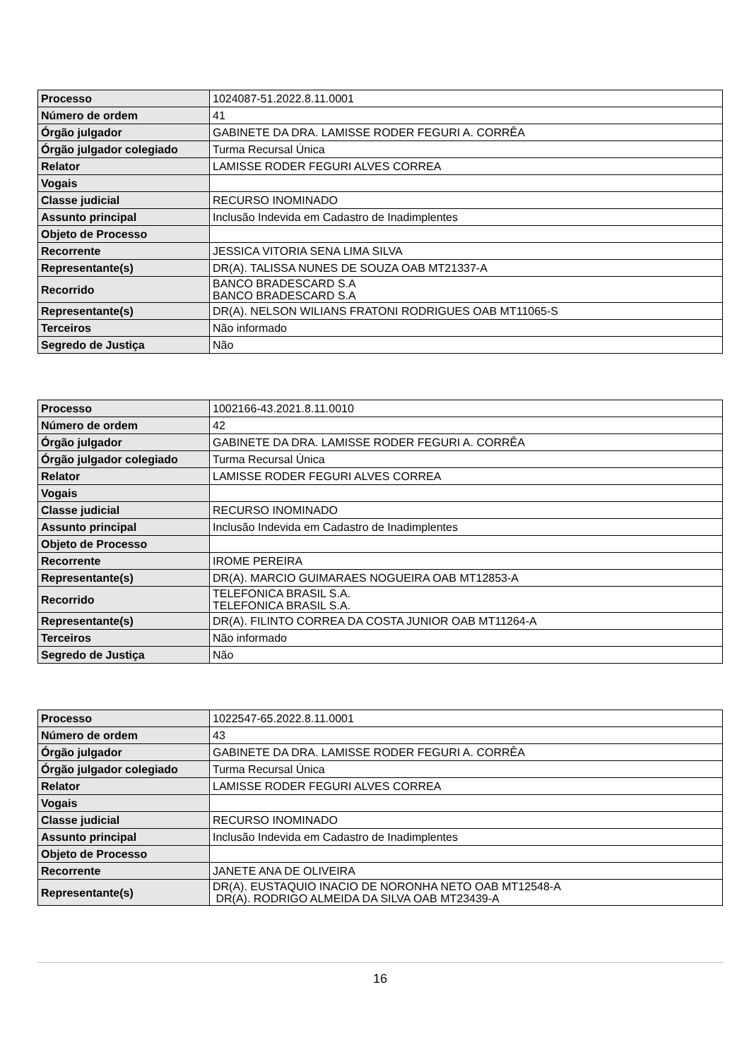| Processo | 1024087-51.2022.8.11.0001 |
| Número de ordem | 41 |
| Órgão julgador | GABINETE DA DRA. LAMISSE RODER FEGURI A. CORRÊA |
| Órgão julgador colegiado | Turma Recursal Única |
| Relator | LAMISSE RODER FEGURI ALVES CORREA |
| Vogais | |
| Classe judicial | RECURSO INOMINADO |
| Assunto principal | Inclusão Indevida em Cadastro de Inadimplentes |
| Objeto de Processo | |
| Recorrente | JESSICA VITORIA SENA LIMA SILVA |
| Representante(s) | DR(A). TALISSA NUNES DE SOUZA OAB MT21337-A |
| Recorrido | BANCO BRADESCARD S.A BANCO BRADESCARD S.A |
| Representante(s) | DR(A). NELSON WILIANS FRATONI RODRIGUES OAB MT11065-S |
| Terceiros | Não informado |
| Segredo de Justiça | Não |
| Processo | 1002166-43.2021.8.11.0010 |
| Número de ordem | 42 |
| Órgão julgador | GABINETE DA DRA. LAMISSE RODER FEGURI A. CORRÊA |
| Órgão julgador colegiado | Turma Recursal Única |
| Relator | LAMISSE RODER FEGURI ALVES CORREA |
| Vogais | |
| Classe judicial | RECURSO INOMINADO |
| Assunto principal | Inclusão Indevida em Cadastro de Inadimplentes |
| Objeto de Processo | |
| Recorrente | IROME PEREIRA |
| Representante(s) | DR(A). MARCIO GUIMARAES NOGUEIRA OAB MT12853-A |
| Recorrido | TELEFONICA BRASIL S.A. TELEFONICA BRASIL S.A. |
| Representante(s) | DR(A). FILINTO CORREA DA COSTA JUNIOR OAB MT11264-A |
| Terceiros | Não informado |
| Segredo de Justiça | Não |
| Processo | 1022547-65.2022.8.11.0001 |
| Número de ordem | 43 |
| Órgão julgador | GABINETE DA DRA. LAMISSE RODER FEGURI A. CORRÊA |
| Órgão julgador colegiado | Turma Recursal Única |
| Relator | LAMISSE RODER FEGURI ALVES CORREA |
| Vogais | |
| Classe judicial | RECURSO INOMINADO |
| Assunto principal | Inclusão Indevida em Cadastro de Inadimplentes |
| Objeto de Processo | |
| Recorrente | JANETE ANA DE OLIVEIRA |
| Representante(s) | DR(A). EUSTAQUIO INACIO DE NORONHA NETO OAB MT12548-A DR(A). RODRIGO ALMEIDA DA SILVA OAB MT23439-A |
16